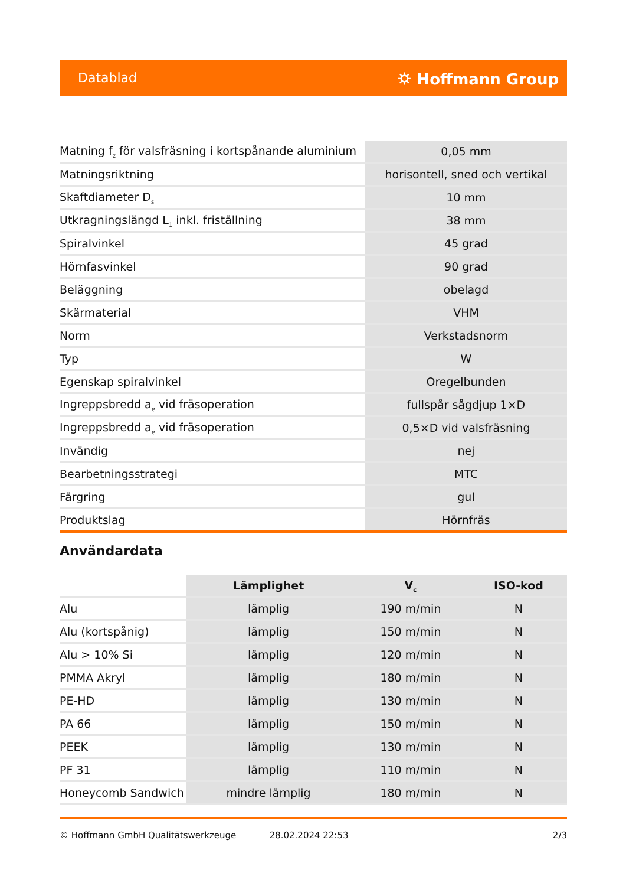Datablad ⛭ Hoffmann Group
| Matning f<sub>z</sub> för valsfräsning i kortspånande aluminium | 0,05 mm |
| Matningsriktning | horisontell, sned och vertikal |
| Skaftdiameter D<sub>s</sub> | 10 mm |
| Utkragningslängd L<sub>1</sub> inkl. friställning | 38 mm |
| Spiralvinkel | 45 grad |
| Hörnfasvinkel | 90 grad |
| Beläggning | obelagd |
| Skärmaterial | VHM |
| Norm | Verkstadsnorm |
| Typ | W |
| Egenskap spiralvinkel | Oregelbunden |
| Ingreppsbredd a<sub>e</sub> vid fräsoperation | fullspår sågdjup 1×D |
| Ingreppsbredd a<sub>e</sub> vid fräsoperation | 0,5×D vid valsfräsning |
| Invändig | nej |
| Bearbetningsstrategi | MTC |
| Färgring | gul |
| Produktslag | Hörnfräs |
Användardata
| | Lämplighet | V<sub>c</sub> | ISO-kod |
| --- | --- | --- | --- |
| Alu | lämplig | 190 m/min | N |
| Alu (kortspånig) | lämplig | 150 m/min | N |
| Alu > 10% Si | lämplig | 120 m/min | N |
| PMMA Akryl | lämplig | 180 m/min | N |
| PE-HD | lämplig | 130 m/min | N |
| PA 66 | lämplig | 150 m/min | N |
| PEEK | lämplig | 130 m/min | N |
| PF 31 | lämplig | 110 m/min | N |
| Honeycomb Sandwich | mindre lämplig | 180 m/min | N |
© Hoffmann GmbH Qualitätswerkzeuge 28.02.2024 22:53 2/3